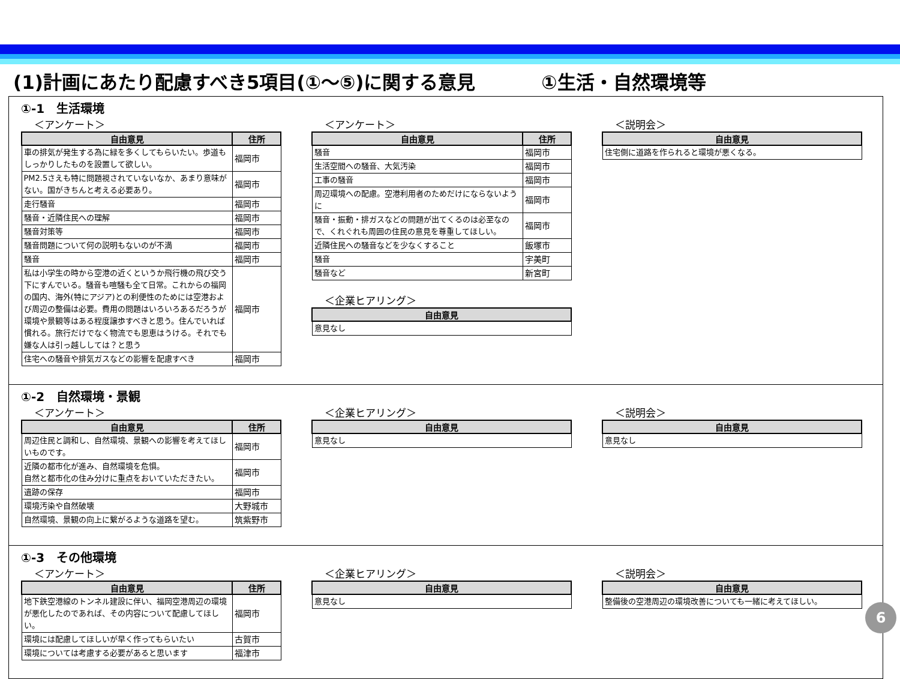(1)計画にあたり配慮すべき5項目(①～⑤)に関する意見 ①生活・自然環境等
①-1　生活環境
＜アンケート＞
| 自由意見 | 住所 |
| --- | --- |
| 車の排気が発生する為に緑を多くしてもらいたい。歩道もしっかりしたものを設置して欲しい。 | 福岡市 |
| PM2.5さえも特に問題視されていないなか、あまり意味がない。国がきちんと考える必要あり。 | 福岡市 |
| 走行騒音 | 福岡市 |
| 騒音・近隣住民への理解 | 福岡市 |
| 騒音対策等 | 福岡市 |
| 騒音問題について何の説明もないのが不満 | 福岡市 |
| 騒音 | 福岡市 |
| 私は小学生の時から空港の近くというか飛行機の飛び交う下にすんでいる。騒音も喧騒も全て日常。これからの福岡の国内、海外(特にアジア)との利便性のためには空港および周辺の整備は必要。費用の問題はいろいろあるだろうが環境や景観等はある程度譲歩すべきと思う。住んでいれば慣れる。旅行だけでなく物流でも恩恵はうける。それでも嫌な人は引っ越ししては？と思う | 福岡市 |
| 住宅への騒音や排気ガスなどの影響を配慮すべき | 福岡市 |
＜アンケート＞
| 自由意見 | 住所 |
| --- | --- |
| 騒音 | 福岡市 |
| 生活空間への騒音、大気汚染 | 福岡市 |
| 工事の騒音 | 福岡市 |
| 周辺環境への配慮。空港利用者のためだけにならないように | 福岡市 |
| 騒音・振動・排ガスなどの問題が出てくるのは必至なので、くれぐれも周囲の住民の意見を尊重してほしい。 | 福岡市 |
| 近隣住民への騒音などを少なくすること | 飯塚市 |
| 騒音 | 宇美町 |
| 騒音など | 新宮町 |
＜企業ヒアリング＞
| 自由意見 |
| --- |
| 意見なし |
＜説明会＞
| 自由意見 |
| --- |
| 住宅側に道路を作られると環境が悪くなる。 |
①-2　自然環境・景観
＜アンケート＞
| 自由意見 | 住所 |
| --- | --- |
| 周辺住民と調和し、自然環境、景観への影響を考えてほしいものです。 | 福岡市 |
| 近隣の都市化が進み、自然環境を危惧。 自然と都市化の住み分けに重点をおいていただきたい。 | 福岡市 |
| 遺跡の保存 | 福岡市 |
| 環境汚染や自然破壊 | 大野城市 |
| 自然環境、景観の向上に繋がるような道路を望む。 | 筑紫野市 |
＜企業ヒアリング＞
| 自由意見 |
| --- |
| 意見なし |
＜説明会＞
| 自由意見 |
| --- |
| 意見なし |
①-3　その他環境
＜アンケート＞
| 自由意見 | 住所 |
| --- | --- |
| 地下鉄空港線のトンネル建設に伴い、福岡空港周辺の環境が悪化したのであれば、その内容について配慮してほしい。 | 福岡市 |
| 環境には配慮してほしいが早く作ってもらいたい | 古賀市 |
| 環境については考慮する必要があると思います | 福津市 |
＜企業ヒアリング＞
| 自由意見 |
| --- |
| 意見なし |
＜説明会＞
| 自由意見 |
| --- |
| 整備後の空港周辺の環境改善についても一緒に考えてほしい。 |
6